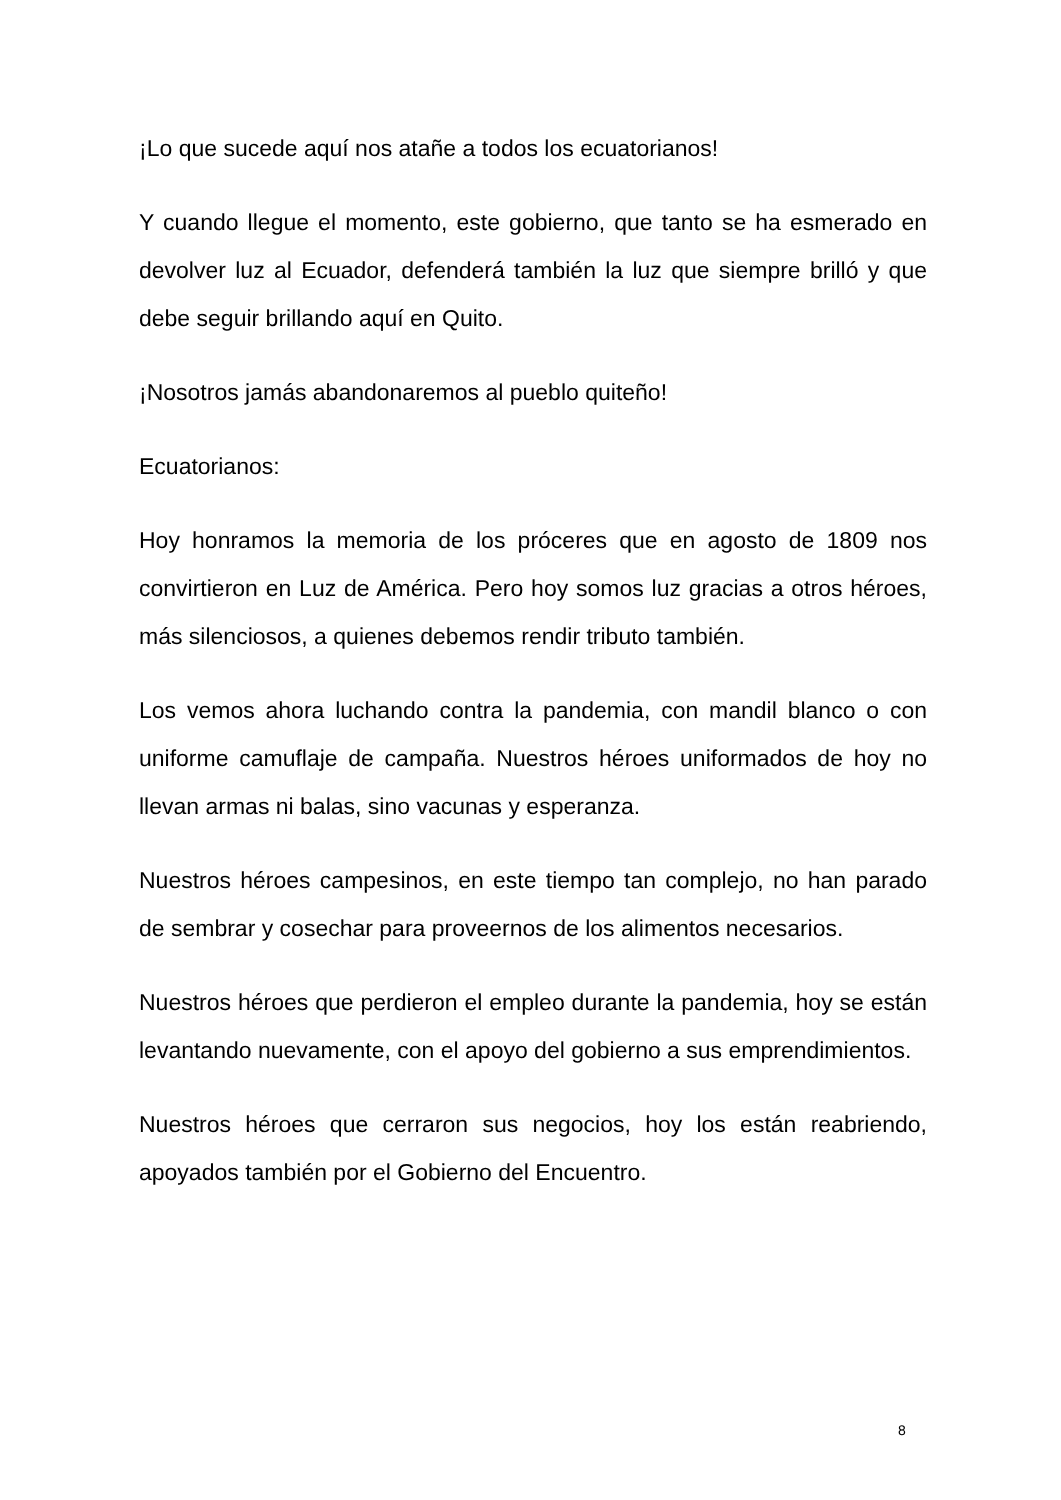¡Lo que sucede aquí nos atañe a todos los ecuatorianos!
Y cuando llegue el momento, este gobierno, que tanto se ha esmerado en devolver luz al Ecuador, defenderá también la luz que siempre brilló y que debe seguir brillando aquí en Quito.
¡Nosotros jamás abandonaremos al pueblo quiteño!
Ecuatorianos:
Hoy honramos la memoria de los próceres que en agosto de 1809 nos convirtieron en Luz de América. Pero hoy somos luz gracias a otros héroes, más silenciosos, a quienes debemos rendir tributo también.
Los vemos ahora luchando contra la pandemia, con mandil blanco o con uniforme camuflaje de campaña. Nuestros héroes uniformados de hoy no llevan armas ni balas, sino vacunas y esperanza.
Nuestros héroes campesinos, en este tiempo tan complejo, no han parado de sembrar y cosechar para proveernos de los alimentos necesarios.
Nuestros héroes que perdieron el empleo durante la pandemia, hoy se están levantando nuevamente, con el apoyo del gobierno a sus emprendimientos.
Nuestros héroes que cerraron sus negocios, hoy los están reabriendo, apoyados también por el Gobierno del Encuentro.
8